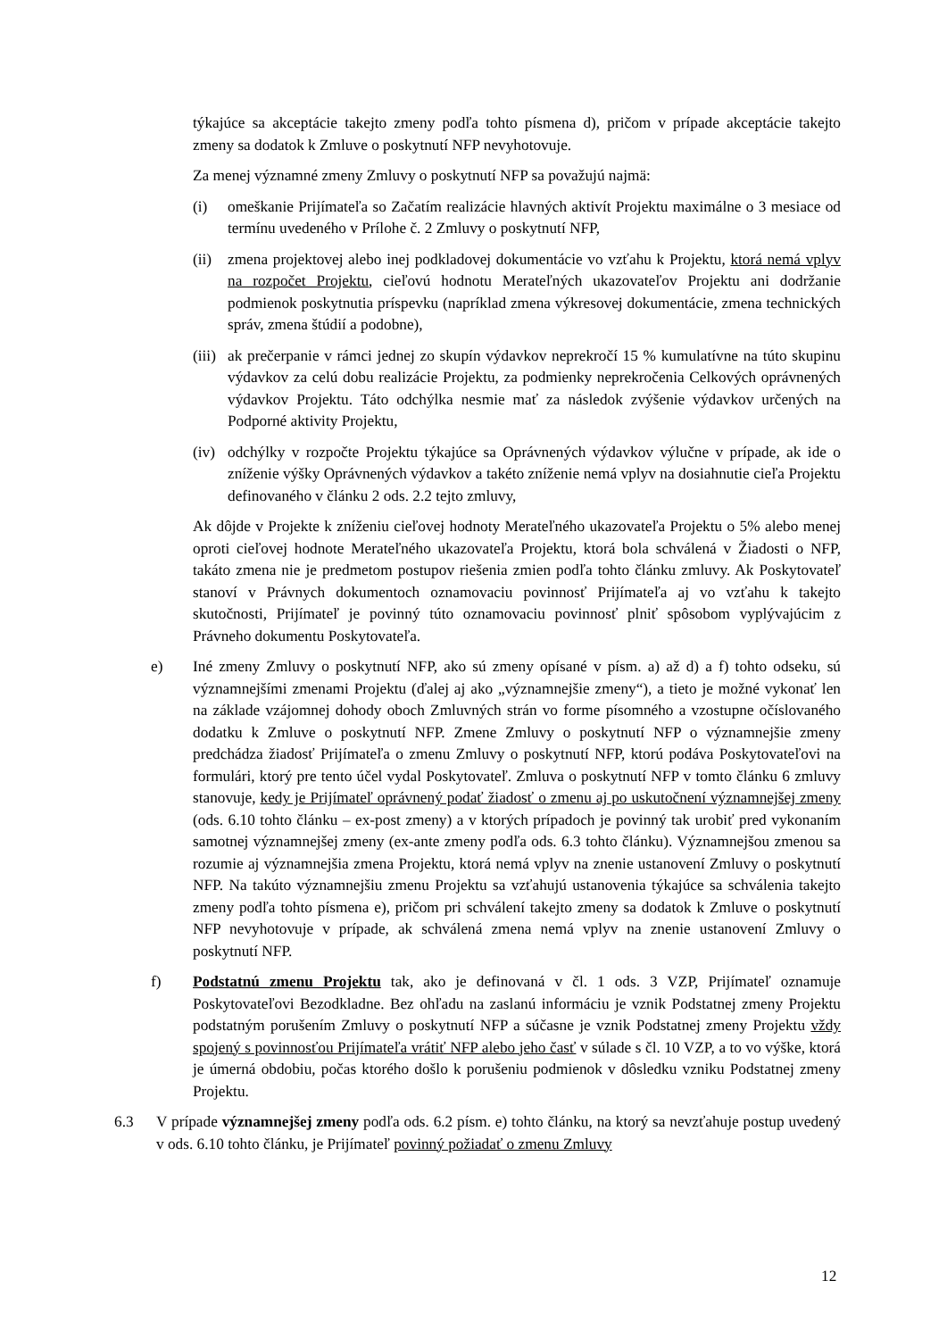týkajúce sa akceptácie takejto zmeny podľa tohto písmena d), pričom v prípade akceptácie takejto zmeny sa dodatok k Zmluve o poskytnutí NFP nevyhotovuje.
Za menej významné zmeny Zmluvy o poskytnutí NFP sa považujú najmä:
(i) omeškanie Prijímateľa so Začatím realizácie hlavných aktivít Projektu maximálne o 3 mesiace od termínu uvedeného v Prílohe č. 2 Zmluvy o poskytnutí NFP,
(ii) zmena projektovej alebo inej podkladovej dokumentácie vo vzťahu k Projektu, ktorá nemá vplyv na rozpočet Projektu, cieľovú hodnotu Merateľných ukazovateľov Projektu ani dodržanie podmienok poskytnutia príspevku (napríklad zmena výkresovej dokumentácie, zmena technických správ, zmena štúdií a podobne),
(iii) ak prečerpanie v rámci jednej zo skupín výdavkov neprekročí 15 % kumulatívne na túto skupinu výdavkov za celú dobu realizácie Projektu, za podmienky neprekročenia Celkových oprávnených výdavkov Projektu. Táto odchýlka nesmie mať za následok zvýšenie výdavkov určených na Podporné aktivity Projektu,
(iv) odchýlky v rozpočte Projektu týkajúce sa Oprávnených výdavkov výlučne v prípade, ak ide o zníženie výšky Oprávnených výdavkov a takéto zníženie nemá vplyv na dosiahnutie cieľa Projektu definovaného v článku 2 ods. 2.2 tejto zmluvy,
Ak dôjde v Projekte k zníženiu cieľovej hodnoty Merateľného ukazovateľa Projektu o 5% alebo menej oproti cieľovej hodnote Merateľného ukazovateľa Projektu, ktorá bola schválená v Žiadosti o NFP, takáto zmena nie je predmetom postupov riešenia zmien podľa tohto článku zmluvy. Ak Poskytovateľ stanoví v Právnych dokumentoch oznamovaciu povinnosť Prijímateľa aj vo vzťahu k takejto skutočnosti, Prijímateľ je povinný túto oznamovaciu povinnosť plniť spôsobom vyplývajúcim z Právneho dokumentu Poskytovateľa.
e) Iné zmeny Zmluvy o poskytnutí NFP, ako sú zmeny opísané v písm. a) až d) a f) tohto odseku, sú významnejšími zmenami Projektu (ďalej aj ako „významnejšie zmeny“), a tieto je možné vykonať len na základe vzájomnej dohody oboch Zmluvných strán vo forme písomného a vzostupne očíslovaného dodatku k Zmluve o poskytnutí NFP. Zmene Zmluvy o poskytnutí NFP o významnejšie zmeny predchádza žiadosť Prijímateľa o zmenu Zmluvy o poskytnutí NFP, ktorú podáva Poskytovateľovi na formulári, ktorý pre tento účel vydal Poskytovateľ. Zmluva o poskytnutí NFP v tomto článku 6 zmluvy stanovuje, kedy je Prijímateľ oprávnený podať žiadosť o zmenu aj po uskutočnení významnejšej zmeny (ods. 6.10 tohto článku – ex-post zmeny) a v ktorých prípadoch je povinný tak urobiť pred vykonaním samotnej významnejšej zmeny (ex-ante zmeny podľa ods. 6.3 tohto článku). Významnejšou zmenou sa rozumie aj významnejšia zmena Projektu, ktorá nemá vplyv na znenie ustanovení Zmluvy o poskytnutí NFP. Na takúto významnejšiu zmenu Projektu sa vzťahujú ustanovenia týkajúce sa schválenia takejto zmeny podľa tohto písmena e), pričom pri schválení takejto zmeny sa dodatok k Zmluve o poskytnutí NFP nevyhotovuje v prípade, ak schválená zmena nemá vplyv na znenie ustanovení Zmluvy o poskytnutí NFP.
f) Podstatnú zmenu Projektu tak, ako je definovaná v čl. 1 ods. 3 VZP, Prijímateľ oznamuje Poskytovateľovi Bezodkladne. Bez ohľadu na zaslanú informáciu je vznik Podstatnej zmeny Projektu podstatným porušením Zmluvy o poskytnutí NFP a súčasne je vznik Podstatnej zmeny Projektu vždy spojený s povinnosťou Prijímateľa vrátiť NFP alebo jeho časť v súlade s čl. 10 VZP, a to vo výške, ktorá je úmerná obdobiu, počas ktorého došlo k porušeniu podmienok v dôsledku vzniku Podstatnej zmeny Projektu.
6.3 V prípade významnejšej zmeny podľa ods. 6.2 písm. e) tohto článku, na ktorý sa nevzťahuje postup uvedený v ods. 6.10 tohto článku, je Prijímateľ povinný požiadať o zmenu Zmluvy
12